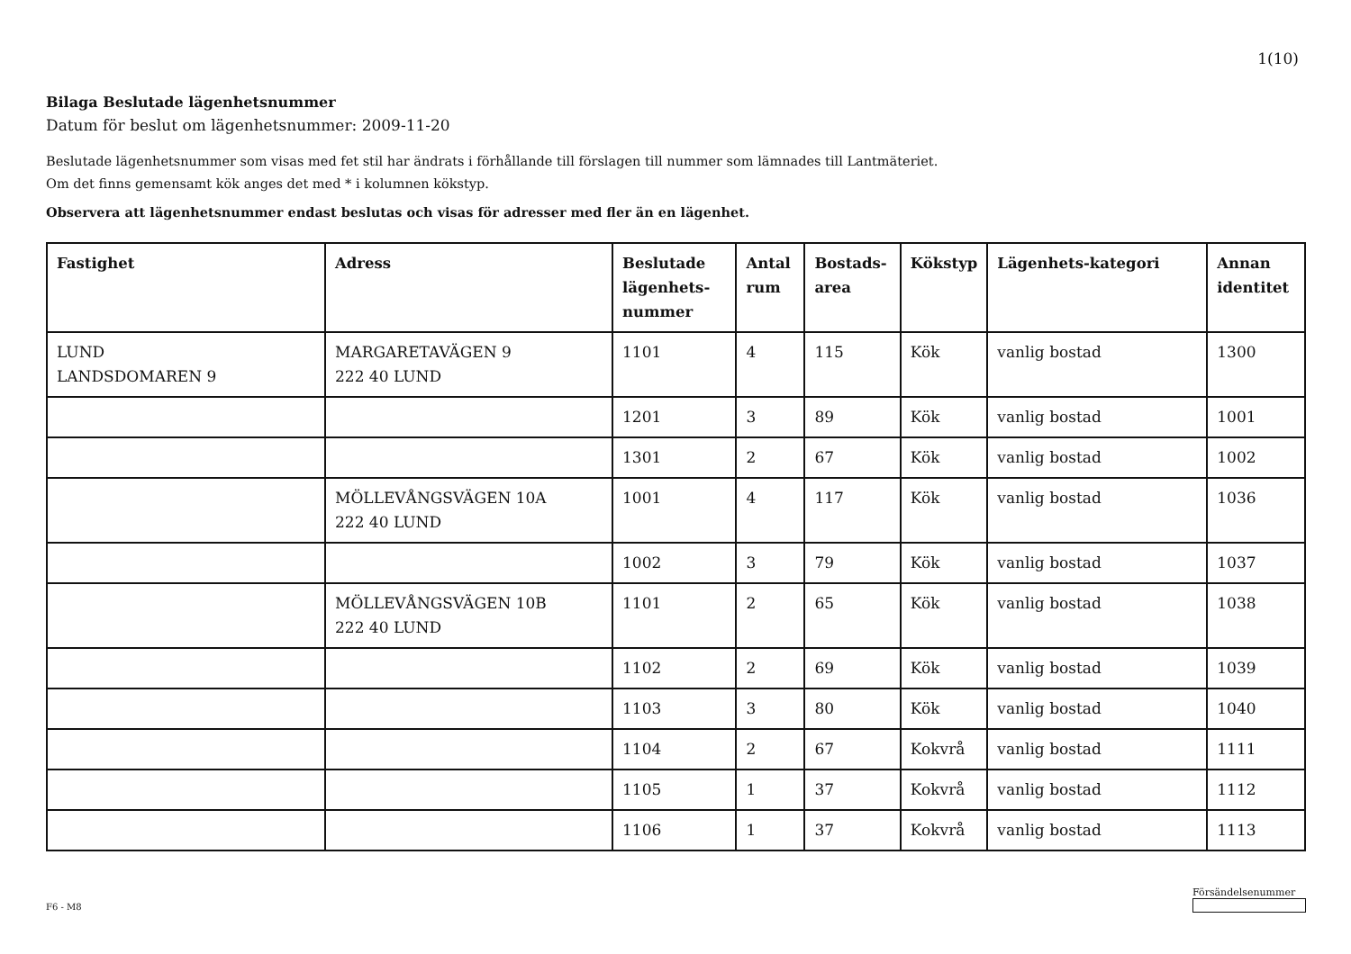1(10)
Bilaga Beslutade lägenhetsnummer
Datum för beslut om lägenhetsnummer: 2009-11-20
Beslutade lägenhetsnummer som visas med fet stil har ändrats i förhållande till förslagen till nummer som lämnades till Lantmäteriet.
Om det finns gemensamt kök anges det med * i kolumnen kökstyp.
Observera att lägenhetsnummer endast beslutas och visas för adresser med fler än en lägenhet.
| Fastighet | Adress | Beslutade lägenhets-nummer | Antal rum | Bostads-area | Kökstyp | Lägenhets-kategori | Annan identitet |
| --- | --- | --- | --- | --- | --- | --- | --- |
| LUND LANDSDOMAREN 9 | MARGARETAVÄGEN 9 222 40 LUND | 1101 | 4 | 115 | Kök | vanlig bostad | 1300 |
| | | 1201 | 3 | 89 | Kök | vanlig bostad | 1001 |
| | | 1301 | 2 | 67 | Kök | vanlig bostad | 1002 |
| | MÖLLEVÅNGSVÄGEN 10A 222 40 LUND | 1001 | 4 | 117 | Kök | vanlig bostad | 1036 |
| | | 1002 | 3 | 79 | Kök | vanlig bostad | 1037 |
| | MÖLLEVÅNGSVÄGEN 10B 222 40 LUND | 1101 | 2 | 65 | Kök | vanlig bostad | 1038 |
| | | 1102 | 2 | 69 | Kök | vanlig bostad | 1039 |
| | | 1103 | 3 | 80 | Kök | vanlig bostad | 1040 |
| | | 1104 | 2 | 67 | Kokvrå | vanlig bostad | 1111 |
| | | 1105 | 1 | 37 | Kokvrå | vanlig bostad | 1112 |
| | | 1106 | 1 | 37 | Kokvrå | vanlig bostad | 1113 |
F6 - M8
Försändelsenummer